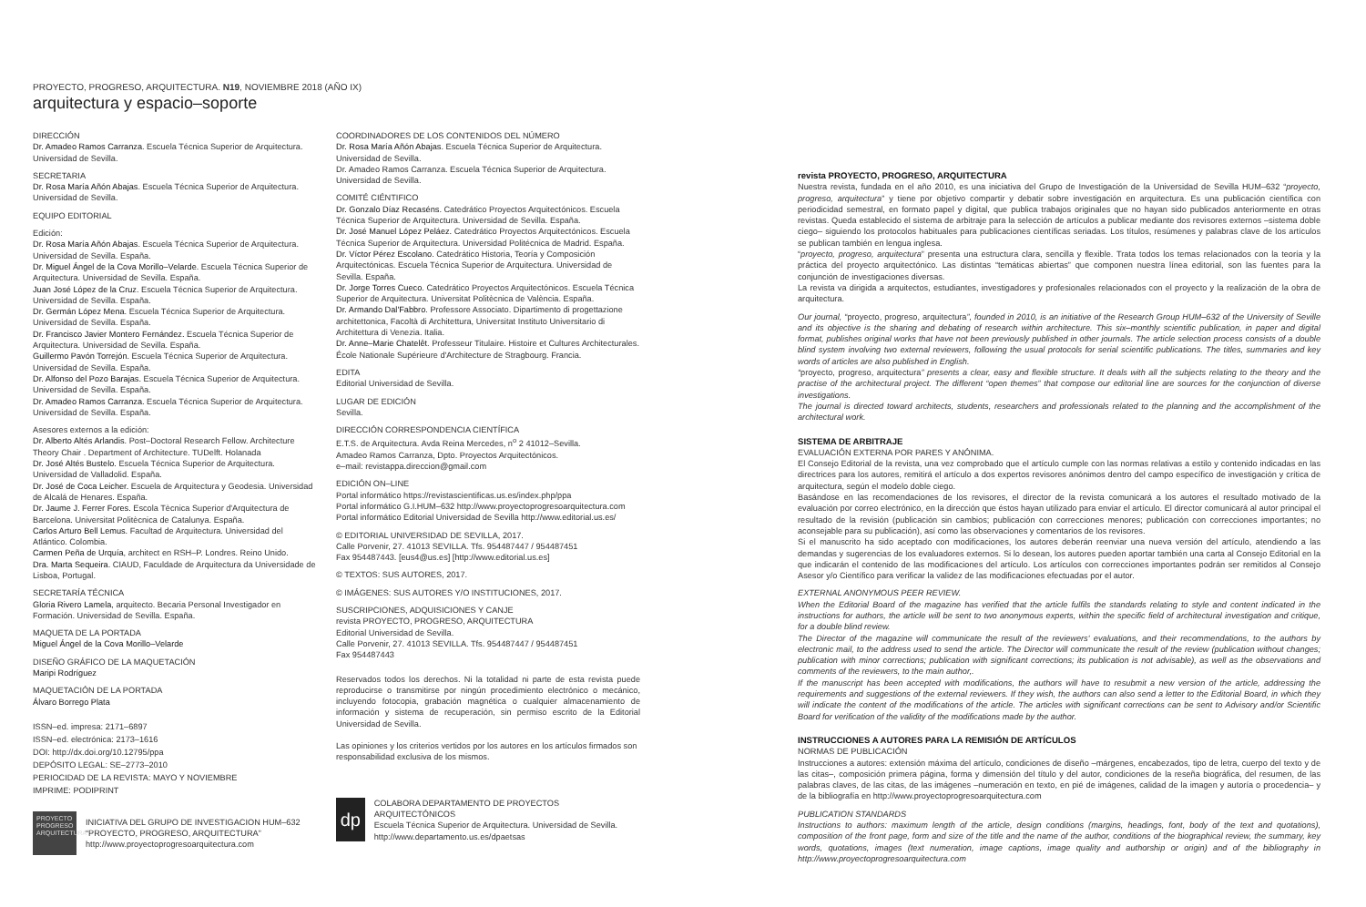PROYECTO, PROGRESO, ARQUITECTURA. N19, NOVIEMBRE 2018 (AÑO IX)
arquitectura y espacio–soporte
DIRECCIÓN
Dr. Amadeo Ramos Carranza. Escuela Técnica Superior de Arquitectura. Universidad de Sevilla.
SECRETARIA
Dr. Rosa María Añón Abajas. Escuela Técnica Superior de Arquitectura. Universidad de Sevilla.
EQUIPO EDITORIAL
Edición:
Dr. Rosa María Añón Abajas. Escuela Técnica Superior de Arquitectura. Universidad de Sevilla. España.
Dr. Miguel Ángel de la Cova Morillo–Velarde. Escuela Técnica Superior de Arquitectura. Universidad de Sevilla. España.
Juan José López de la Cruz. Escuela Técnica Superior de Arquitectura. Universidad de Sevilla. España.
Dr. Germán López Mena. Escuela Técnica Superior de Arquitectura. Universidad de Sevilla. España.
Dr. Francisco Javier Montero Fernández. Escuela Técnica Superior de Arquitectura. Universidad de Sevilla. España.
Guillermo Pavón Torrejón. Escuela Técnica Superior de Arquitectura. Universidad de Sevilla. España.
Dr. Alfonso del Pozo Barajas. Escuela Técnica Superior de Arquitectura. Universidad de Sevilla. España.
Dr. Amadeo Ramos Carranza. Escuela Técnica Superior de Arquitectura. Universidad de Sevilla. España.
Asesores externos a la edición:
Dr. Alberto Altés Arlandis. Post–Doctoral Research Fellow. Architecture Theory Chair . Department of Architecture. TUDelft. Holanada
Dr. José Altés Bustelo. Escuela Técnica Superior de Arquitectura. Universidad de Valladolid. España.
Dr. José de Coca Leicher. Escuela de Arquitectura y Geodesia. Universidad de Alcalá de Henares. España.
Dr. Jaume J. Ferrer Fores. Escola Tècnica Superior d'Arquitectura de Barcelona. Universitat Politècnica de Catalunya. España.
Carlos Arturo Bell Lemus. Facultad de Arquitectura. Universidad del Atlántico. Colombia.
Carmen Peña de Urquía, architect en RSH–P. Londres. Reino Unido.
Dra. Marta Sequeira. CIAUD, Faculdade de Arquitectura da Universidade de Lisboa, Portugal.
SECRETARÍA TÉCNICA
Gloria Rivero Lamela, arquitecto. Becaria Personal Investigador en Formación. Universidad de Sevilla. España.
MAQUETA DE LA PORTADA
Miguel Ángel de la Cova Morillo–Velarde
DISEÑO GRÁFICO DE LA MAQUETACIÓN
Maripi Rodríguez
MAQUETACIÓN DE LA PORTADA
Álvaro Borrego Plata
ISSN–ed. impresa: 2171–6897
ISSN–ed. electrónica: 2173–1616
DOI: http://dx.doi.org/10.12795/ppa
DEPÓSITO LEGAL: SE–2773–2010
PERIOCIDAD DE LA REVISTA: MAYO Y NOVIEMBRE
IMPRIME: PODIPRINT
PROYECTO PROGRESO ARQUITECTURA
INICIATIVA DEL GRUPO DE INVESTIGACION HUM–632
“PROYECTO, PROGRESO, ARQUITECTURA”
http://www.proyectoprogresoarquitectura.com
COORDINADORES DE LOS CONTENIDOS DEL NÚMERO
Dr. Rosa María Añón Abajas. Escuela Técnica Superior de Arquitectura. Universidad de Sevilla.
Dr. Amadeo Ramos Carranza. Escuela Técnica Superior de Arquitectura. Universidad de Sevilla.
COMITÉ CIÉNTIFICO
Dr. Gonzalo Díaz Recaséns. Catedrático Proyectos Arquitectónicos. Escuela Técnica Superior de Arquitectura. Universidad de Sevilla. España.
Dr. José Manuel López Peláez. Catedrático Proyectos Arquitectónicos. Escuela Técnica Superior de Arquitectura. Universidad Politécnica de Madrid. España.
Dr. Víctor Pérez Escolano. Catedrático Historia, Teoría y Composición Arquitectónicas. Escuela Técnica Superior de Arquitectura. Universidad de Sevilla. España.
Dr. Jorge Torres Cueco. Catedrático Proyectos Arquitectónicos. Escuela Técnica Superior de Arquitectura. Universitat Politècnica de València. España.
Dr. Armando Dal'Fabbro. Professore Associato. Dipartimento di progettazione architettonica, Facoltà di Architettura, Universitat Instituto Universitario di Architettura di Venezia. Italia.
Dr. Anne–Marie Chatelêt. Professeur Titulaire. Histoire et Cultures Architecturales. École Nationale Supérieure d'Architecture de Stragbourg. Francia.
EDITA
Editorial Universidad de Sevilla.
LUGAR DE EDICIÓN
Sevilla.
DIRECCIÓN CORRESPONDENCIA CIENTÍFICA
E.T.S. de Arquitectura. Avda Reina Mercedes, n<sup>o</sup> 2 41012–Sevilla.
Amadeo Ramos Carranza, Dpto. Proyectos Arquitectónicos.
e–mail: revistappa.direccion@gmail.com
EDICIÓN ON–LINE
Portal informático https://revistascientificas.us.es/index.php/ppa
Portal informático G.I.HUM–632 http://www.proyectoprogresoarquitectura.com
Portal informático Editorial Universidad de Sevilla http://www.editorial.us.es/
© EDITORIAL UNIVERSIDAD DE SEVILLA, 2017.
Calle Porvenir, 27. 41013 SEVILLA. Tfs. 954487447 / 954487451
Fax 954487443. [eus4@us.es] [http://www.editorial.us.es]
© TEXTOS: SUS AUTORES, 2017.
© IMÁGENES: SUS AUTORES Y/O INSTITUCIONES, 2017.
SUSCRIPCIONES, ADQUISICIONES Y CANJE
revista PROYECTO, PROGRESO, ARQUITECTURA
Editorial Universidad de Sevilla.
Calle Porvenir, 27. 41013 SEVILLA. Tfs. 954487447 / 954487451
Fax 954487443
Reservados todos los derechos. Ni la totalidad ni parte de esta revista puede reproducirse o transmitirse por ningún procedimiento electrónico o mecánico, incluyendo fotocopia, grabación magnética o cualquier almacenamiento de información y sistema de recuperación, sin permiso escrito de la Editorial Universidad de Sevilla.
Las opiniones y los criterios vertidos por los autores en los artículos firmados son responsabilidad exclusiva de los mismos.
dp
COLABORA DEPARTAMENTO DE PROYECTOS ARQUITECTÓNICOS
Escuela Técnica Superior de Arquitectura. Universidad de Sevilla.
http://www.departamento.us.es/dpaetsas
revista PROYECTO, PROGRESO, ARQUITECTURA
Nuestra revista, fundada en el año 2010, es una iniciativa del Grupo de Investigación de la Universidad de Sevilla HUM–632 “proyecto, progreso, arquitectura” y tiene por objetivo compartir y debatir sobre investigación en arquitectura. Es una publicación científica con periodicidad semestral, en formato papel y digital, que publica trabajos originales que no hayan sido publicados anteriormente en otras revistas. Queda establecido el sistema de arbitraje para la selección de artículos a publicar mediante dos revisores externos –sistema doble ciego– siguiendo los protocolos habituales para publicaciones científicas seriadas. Los títulos, resúmenes y palabras clave de los artículos se publican también en lengua inglesa.
“proyecto, progreso, arquitectura” presenta una estructura clara, sencilla y flexible. Trata todos los temas relacionados con la teoría y la práctica del proyecto arquitectónico. Las distintas “temáticas abiertas” que componen nuestra línea editorial, son las fuentes para la conjunción de investigaciones diversas.
La revista va dirigida a arquitectos, estudiantes, investigadores y profesionales relacionados con el proyecto y la realización de la obra de arquitectura.
Our journal, “proyecto, progreso, arquitectura”, founded in 2010, is an initiative of the Research Group HUM–632 of the University of Seville and its objective is the sharing and debating of research within architecture. This six–monthly scientific publication, in paper and digital format, publishes original works that have not been previously published in other journals. The article selection process consists of a double blind system involving two external reviewers, following the usual protocols for serial scientific publications. The titles, summaries and key words of articles are also published in English.
“proyecto, progreso, arquitectura” presents a clear, easy and flexible structure. It deals with all the subjects relating to the theory and the practise of the architectural project. The different “open themes” that compose our editorial line are sources for the conjunction of diverse investigations.
The journal is directed toward architects, students, researchers and professionals related to the planning and the accomplishment of the architectural work.
SISTEMA DE ARBITRAJE
EVALUACIÓN EXTERNA POR PARES Y ANÓNIMA.
El Consejo Editorial de la revista, una vez comprobado que el artículo cumple con las normas relativas a estilo y contenido indicadas en las directrices para los autores, remitirá el artículo a dos expertos revisores anónimos dentro del campo específico de investigación y crítica de arquitectura, según el modelo doble ciego.
Basándose en las recomendaciones de los revisores, el director de la revista comunicará a los autores el resultado motivado de la evaluación por correo electrónico, en la dirección que éstos hayan utilizado para enviar el artículo. El director comunicará al autor principal el resultado de la revisión (publicación sin cambios; publicación con correcciones menores; publicación con correcciones importantes; no aconsejable para su publicación), así como las observaciones y comentarios de los revisores.
Si el manuscrito ha sido aceptado con modificaciones, los autores deberán reenviar una nueva versión del artículo, atendiendo a las demandas y sugerencias de los evaluadores externos. Si lo desean, los autores pueden aportar también una carta al Consejo Editorial en la que indicarán el contenido de las modificaciones del artículo. Los artículos con correcciones importantes podrán ser remitidos al Consejo Asesor y/o Científico para verificar la validez de las modificaciones efectuadas por el autor.
EXTERNAL ANONYMOUS PEER REVIEW.
When the Editorial Board of the magazine has verified that the article fulfils the standards relating to style and content indicated in the instructions for authors, the article will be sent to two anonymous experts, within the specific field of architectural investigation and critique, for a double blind review.
The Director of the magazine will communicate the result of the reviewers' evaluations, and their recommendations, to the authors by electronic mail, to the address used to send the article. The Director will communicate the result of the review (publication without changes; publication with minor corrections; publication with significant corrections; its publication is not advisable), as well as the observations and comments of the reviewers, to the main author,.
If the manuscript has been accepted with modifications, the authors will have to resubmit a new version of the article, addressing the requirements and suggestions of the external reviewers. If they wish, the authors can also send a letter to the Editorial Board, in which they will indicate the content of the modifications of the article. The articles with significant corrections can be sent to Advisory and/or Scientific Board for verification of the validity of the modifications made by the author.
INSTRUCCIONES A AUTORES PARA LA REMISIÓN DE ARTÍCULOS
NORMAS DE PUBLICACIÓN
Instrucciones a autores: extensión máxima del artículo, condiciones de diseño –márgenes, encabezados, tipo de letra, cuerpo del texto y de las citas–, composición primera página, forma y dimensión del título y del autor, condiciones de la reseña biográfica, del resumen, de las palabras claves, de las citas, de las imágenes –numeración en texto, en pié de imágenes, calidad de la imagen y autoría o procedencia– y de la bibliografía en http://www.proyectoprogresoarquitectura.com
PUBLICATION STANDARDS
Instructions to authors: maximum length of the article, design conditions (margins, headings, font, body of the text and quotations), composition of the front page, form and size of the title and the name of the author, conditions of the biographical review, the summary, key words, quotations, images (text numeration, image captions, image quality and authorship or origin) and of the bibliography in http://www.proyectoprogresoarquitectura.com